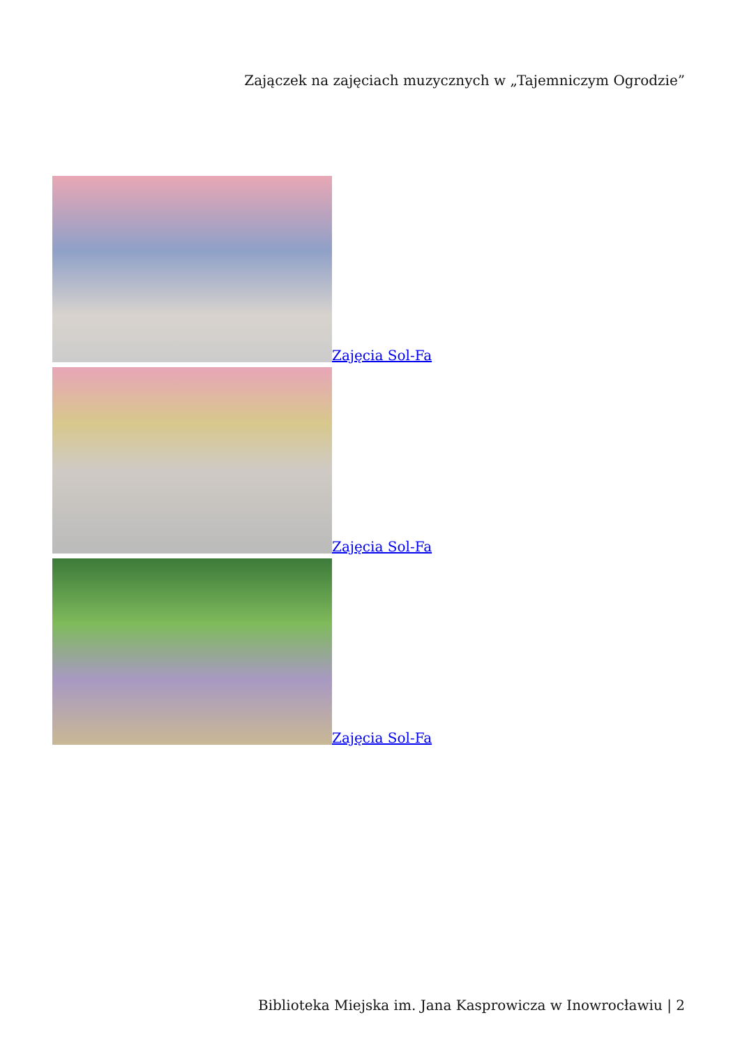Zajączek na zajęciach muzycznych w „Tajemniczym Ogrodzie”
Zajęcia Sol-Fa
Zajęcia Sol-Fa
Zajęcia Sol-Fa
Biblioteka Miejska im. Jana Kasprowicza w Inowrocławiu | 2